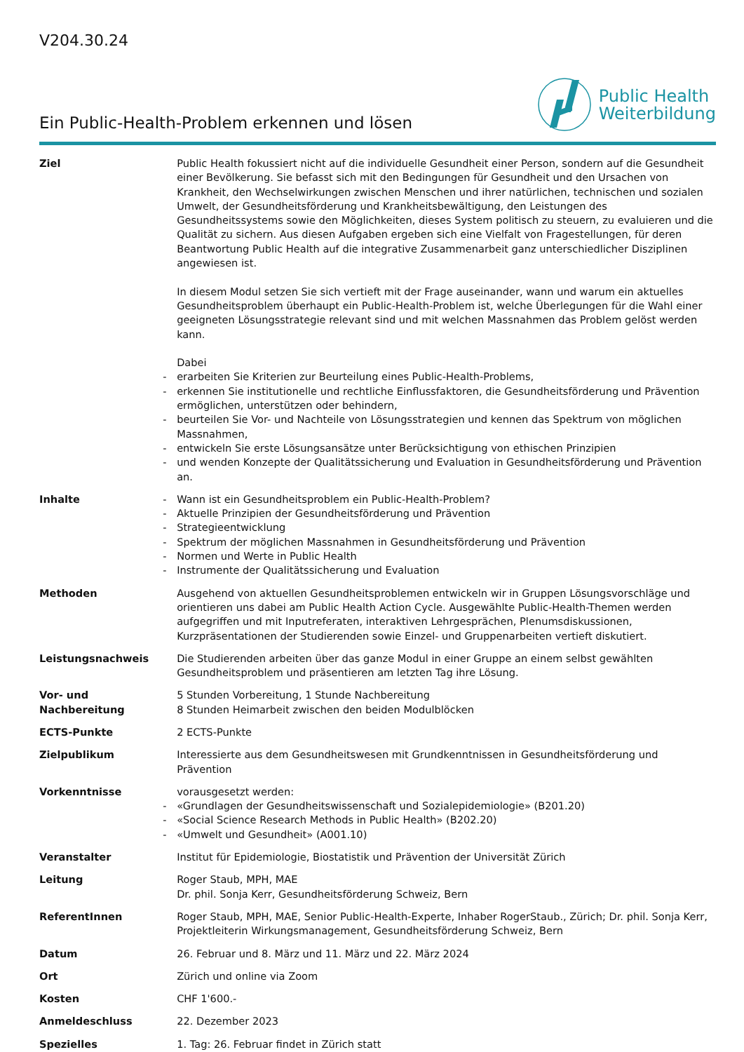V204.30.24
Ein Public-Health-Problem erkennen und lösen
Public Health
Weiterbildung
| Ziel | Public Health fokussiert nicht auf die individuelle Gesundheit einer Person, sondern auf die Gesundheit einer Bevölkerung. Sie befasst sich mit den Bedingungen für Gesundheit und den Ursachen von Krankheit, den Wechselwirkungen zwischen Menschen und ihrer natürlichen, technischen und sozialen Umwelt, der Gesundheitsförderung und Krankheitsbewältigung, den Leistungen des Gesundheitssystems sowie den Möglichkeiten, dieses System politisch zu steuern, zu evaluieren und die Qualität zu sichern. Aus diesen Aufgaben ergeben sich eine Vielfalt von Fragestellungen, für deren Beantwortung Public Health auf die integrative Zusammenarbeit ganz unterschiedlicher Disziplinen angewiesen ist. In diesem Modul setzen Sie sich vertieft mit der Frage auseinander, wann und warum ein aktuelles Gesundheitsproblem überhaupt ein Public-Health-Problem ist, welche Überlegungen für die Wahl einer geeigneten Lösungsstrategie relevant sind und mit welchen Massnahmen das Problem gelöst werden kann. Dabei - erarbeiten Sie Kriterien zur Beurteilung eines Public-Health-Problems, - erkennen Sie institutionelle und rechtliche Einflussfaktoren, die Gesundheitsförderung und Prävention ermöglichen, unterstützen oder behindern, - beurteilen Sie Vor- und Nachteile von Lösungsstrategien und kennen das Spektrum von möglichen Massnahmen, - entwickeln Sie erste Lösungsansätze unter Berücksichtigung von ethischen Prinzipien - und wenden Konzepte der Qualitätssicherung und Evaluation in Gesundheitsförderung und Prävention an. |
| Inhalte | - Wann ist ein Gesundheitsproblem ein Public-Health-Problem? - Aktuelle Prinzipien der Gesundheitsförderung und Prävention - Strategieentwicklung - Spektrum der möglichen Massnahmen in Gesundheitsförderung und Prävention - Normen und Werte in Public Health - Instrumente der Qualitätssicherung und Evaluation |
| Methoden | Ausgehend von aktuellen Gesundheitsproblemen entwickeln wir in Gruppen Lösungsvorschläge und orientieren uns dabei am Public Health Action Cycle. Ausgewählte Public-Health-Themen werden aufgegriffen und mit Inputreferaten, interaktiven Lehrgesprächen, Plenumsdiskussionen, Kurzpräsentationen der Studierenden sowie Einzel- und Gruppenarbeiten vertieft diskutiert. |
| Leistungsnachweis | Die Studierenden arbeiten über das ganze Modul in einer Gruppe an einem selbst gewählten Gesundheitsproblem und präsentieren am letzten Tag ihre Lösung. |
| Vor- und Nachbereitung | 5 Stunden Vorbereitung, 1 Stunde Nachbereitung 8 Stunden Heimarbeit zwischen den beiden Modulblöcken |
| ECTS-Punkte | 2 ECTS-Punkte |
| Zielpublikum | Interessierte aus dem Gesundheitswesen mit Grundkenntnissen in Gesundheitsförderung und Prävention |
| Vorkenntnisse | vorausgesetzt werden: - «Grundlagen der Gesundheitswissenschaft und Sozialepidemiologie» (B201.20) - «Social Science Research Methods in Public Health» (B202.20) - «Umwelt und Gesundheit» (A001.10) |
| Veranstalter | Institut für Epidemiologie, Biostatistik und Prävention der Universität Zürich |
| Leitung | Roger Staub, MPH, MAE Dr. phil. Sonja Kerr, Gesundheitsförderung Schweiz, Bern |
| ReferentInnen | Roger Staub, MPH, MAE, Senior Public-Health-Experte, Inhaber RogerStaub., Zürich; Dr. phil. Sonja Kerr, Projektleiterin Wirkungsmanagement, Gesundheitsförderung Schweiz, Bern |
| Datum | 26. Februar und 8. März und 11. März und 22. März 2024 |
| Ort | Zürich und online via Zoom |
| Kosten | CHF 1'600.- |
| Anmeldeschluss | 22. Dezember 2023 |
| Spezielles | 1. Tag: 26. Februar findet in Zürich statt |